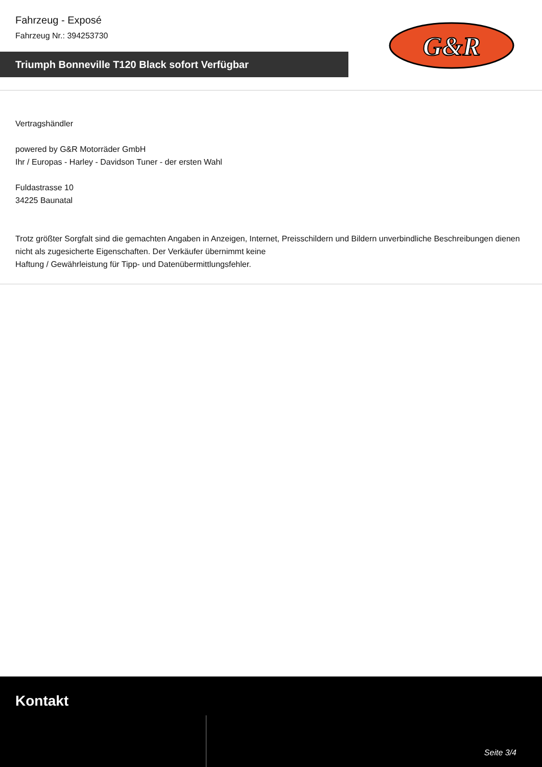Fahrzeug - Exposé
Fahrzeug Nr.: 394253730
Triumph Bonneville T120 Black sofort Verfügbar
G&R
Vertragshändler
powered by G&R Motorräder GmbH
Ihr / Europas - Harley - Davidson Tuner - der ersten Wahl
Fuldastrasse 10
34225 Baunatal
Trotz größter Sorgfalt sind die gemachten Angaben in Anzeigen, Internet, Preisschildern und Bildern unverbindliche Beschreibungen dienen nicht als zugesicherte Eigenschaften. Der Verkäufer übernimmt keine
Haftung / Gewährleistung für Tipp- und Datenübermittlungsfehler.
Kontakt
Seite 3/4